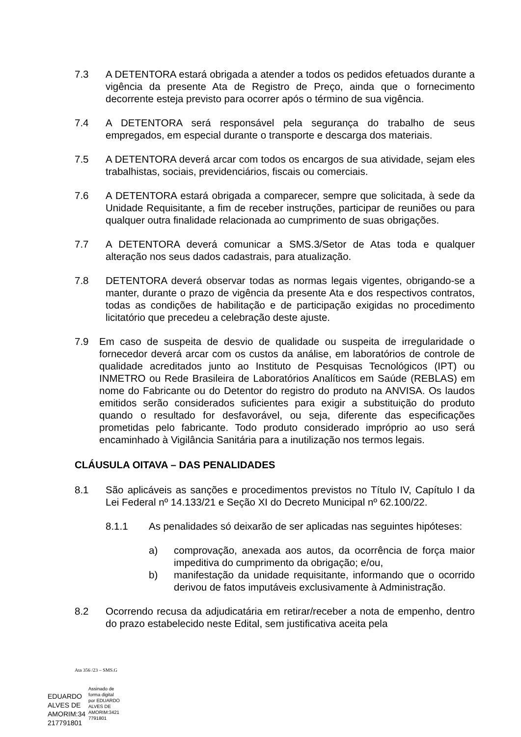7.3 A DETENTORA estará obrigada a atender a todos os pedidos efetuados durante a vigência da presente Ata de Registro de Preço, ainda que o fornecimento decorrente esteja previsto para ocorrer após o término de sua vigência.
7.4 A DETENTORA será responsável pela segurança do trabalho de seus empregados, em especial durante o transporte e descarga dos materiais.
7.5 A DETENTORA deverá arcar com todos os encargos de sua atividade, sejam eles trabalhistas, sociais, previdenciários, fiscais ou comerciais.
7.6 A DETENTORA estará obrigada a comparecer, sempre que solicitada, à sede da Unidade Requisitante, a fim de receber instruções, participar de reuniões ou para qualquer outra finalidade relacionada ao cumprimento de suas obrigações.
7.7 A DETENTORA deverá comunicar a SMS.3/Setor de Atas toda e qualquer alteração nos seus dados cadastrais, para atualização.
7.8 DETENTORA deverá observar todas as normas legais vigentes, obrigando-se a manter, durante o prazo de vigência da presente Ata e dos respectivos contratos, todas as condições de habilitação e de participação exigidas no procedimento licitatório que precedeu a celebração deste ajuste.
7.9 Em caso de suspeita de desvio de qualidade ou suspeita de irregularidade o fornecedor deverá arcar com os custos da análise, em laboratórios de controle de qualidade acreditados junto ao Instituto de Pesquisas Tecnológicos (IPT) ou INMETRO ou Rede Brasileira de Laboratórios Analíticos em Saúde (REBLAS) em nome do Fabricante ou do Detentor do registro do produto na ANVISA. Os laudos emitidos serão considerados suficientes para exigir a substituição do produto quando o resultado for desfavorável, ou seja, diferente das especificações prometidas pelo fabricante. Todo produto considerado impróprio ao uso será encaminhado à Vigilância Sanitária para a inutilização nos termos legais.
CLÁUSULA OITAVA – DAS PENALIDADES
8.1 São aplicáveis as sanções e procedimentos previstos no Título IV, Capítulo I da Lei Federal nº 14.133/21 e Seção XI do Decreto Municipal nº 62.100/22.
8.1.1 As penalidades só deixarão de ser aplicadas nas seguintes hipóteses:
a) comprovação, anexada aos autos, da ocorrência de força maior impeditiva do cumprimento da obrigação; e/ou,
b) manifestação da unidade requisitante, informando que o ocorrido derivou de fatos imputáveis exclusivamente à Administração.
8.2 Ocorrendo recusa da adjudicatária em retirar/receber a nota de empenho, dentro do prazo estabelecido neste Edital, sem justificativa aceita pela
Ata 356 /23 – SMS.G
EDUARDO
ALVES DE
AMORIM:34
217791801
Assinado de
forma digital
por EDUARDO
ALVES DE
AMORIM:3421
7791801